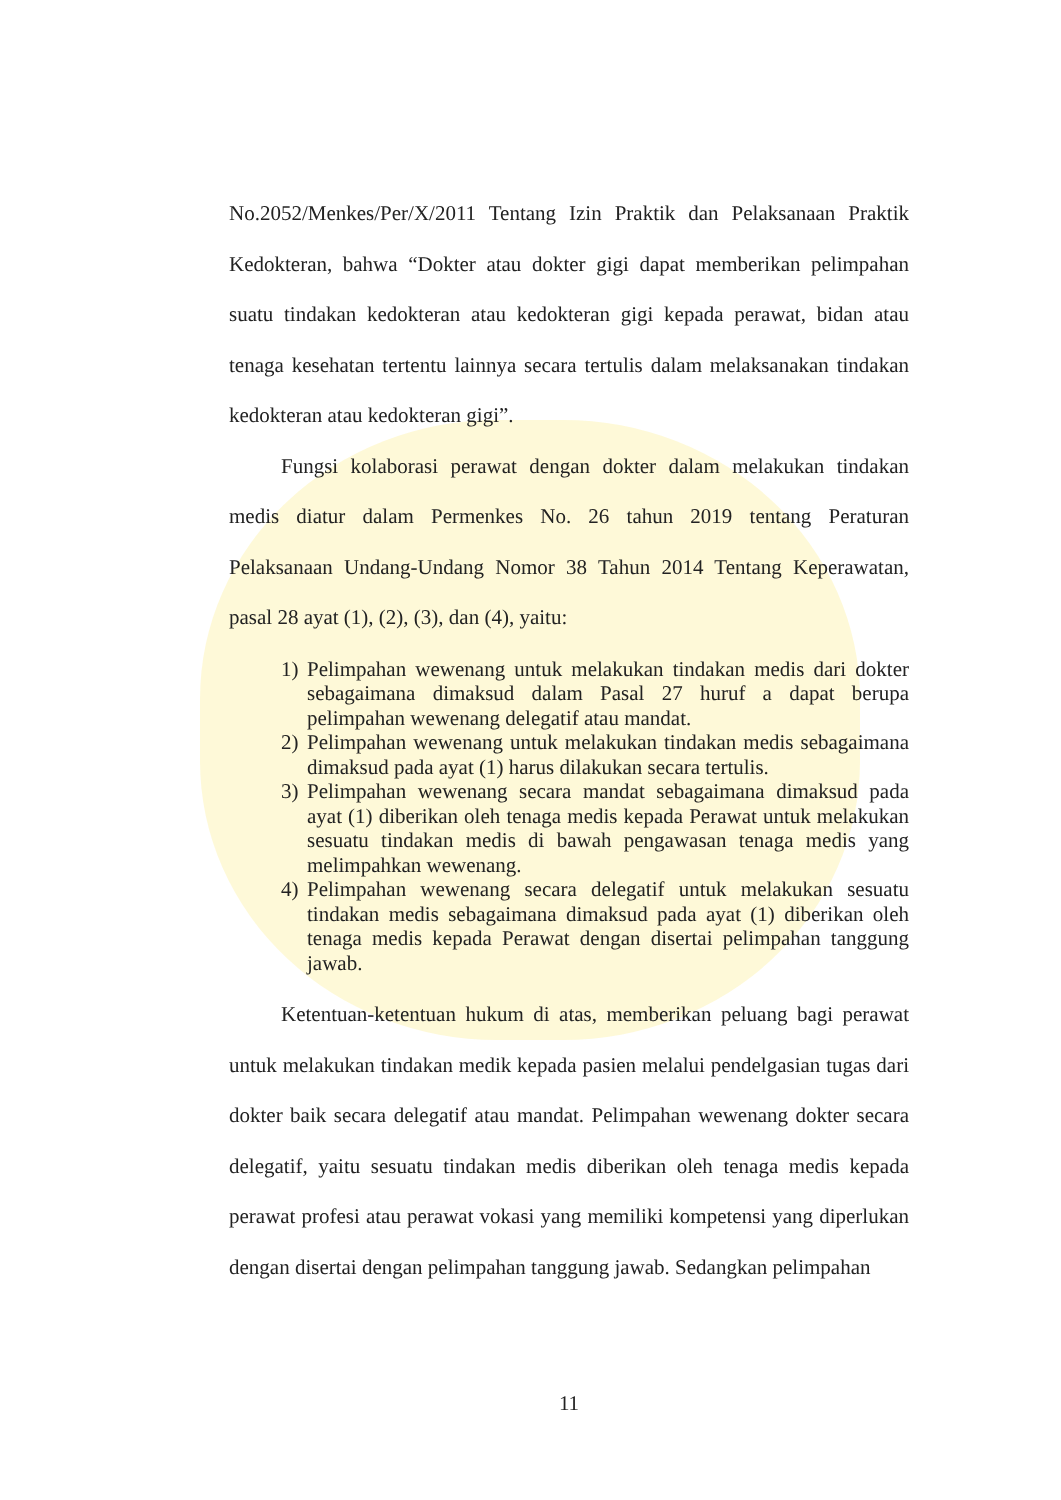No.2052/Menkes/Per/X/2011 Tentang Izin Praktik dan Pelaksanaan Praktik Kedokteran, bahwa “Dokter atau dokter gigi dapat memberikan pelimpahan suatu tindakan kedokteran atau kedokteran gigi kepada perawat, bidan atau tenaga kesehatan tertentu lainnya secara tertulis dalam melaksanakan tindakan kedokteran atau kedokteran gigi”.
Fungsi kolaborasi perawat dengan dokter dalam melakukan tindakan medis diatur dalam Permenkes No. 26 tahun 2019 tentang Peraturan Pelaksanaan Undang-Undang Nomor 38 Tahun 2014 Tentang Keperawatan, pasal 28 ayat (1), (2), (3), dan (4), yaitu:
1) Pelimpahan wewenang untuk melakukan tindakan medis dari dokter sebagaimana dimaksud dalam Pasal 27 huruf a dapat berupa pelimpahan wewenang delegatif atau mandat.
2) Pelimpahan wewenang untuk melakukan tindakan medis sebagaimana dimaksud pada ayat (1) harus dilakukan secara tertulis.
3) Pelimpahan wewenang secara mandat sebagaimana dimaksud pada ayat (1) diberikan oleh tenaga medis kepada Perawat untuk melakukan sesuatu tindakan medis di bawah pengawasan tenaga medis yang melimpahkan wewenang.
4) Pelimpahan wewenang secara delegatif untuk melakukan sesuatu tindakan medis sebagaimana dimaksud pada ayat (1) diberikan oleh tenaga medis kepada Perawat dengan disertai pelimpahan tanggung jawab.
Ketentuan-ketentuan hukum di atas, memberikan peluang bagi perawat untuk melakukan tindakan medik kepada pasien melalui pendelgasian tugas dari dokter baik secara delegatif atau mandat. Pelimpahan wewenang dokter secara delegatif, yaitu sesuatu tindakan medis diberikan oleh tenaga medis kepada perawat profesi atau perawat vokasi yang memiliki kompetensi yang diperlukan dengan disertai dengan pelimpahan tanggung jawab. Sedangkan pelimpahan
11